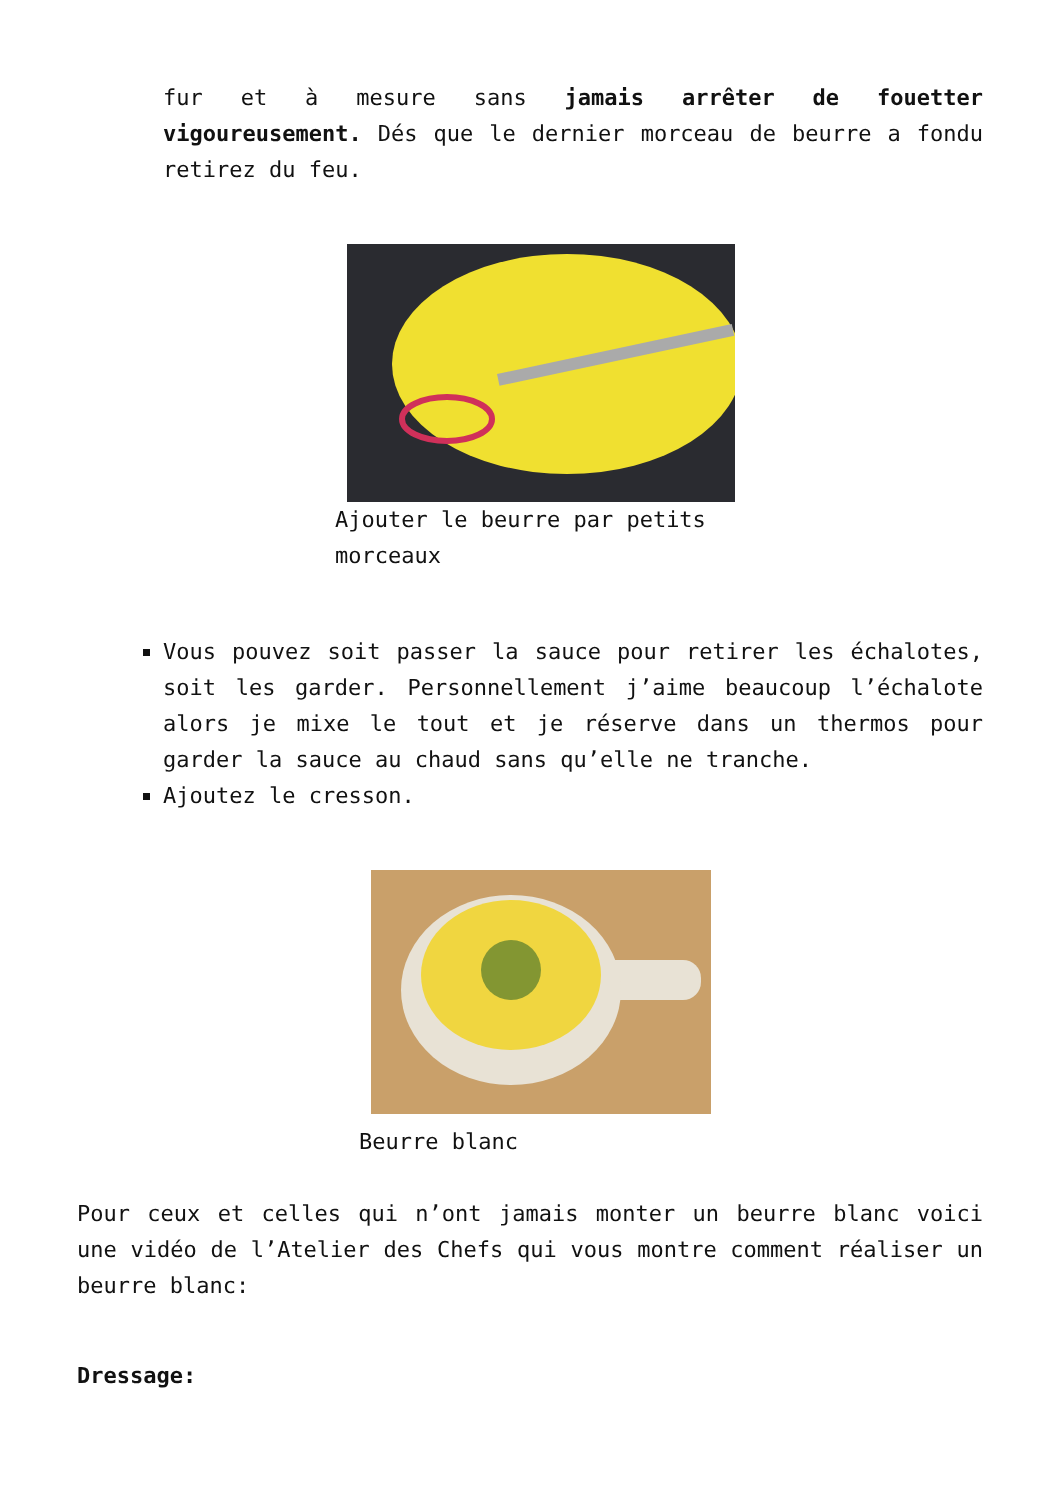fur et à mesure sans jamais arrêter de fouetter vigoureusement. Dés que le dernier morceau de beurre a fondu retirez du feu.
Ajouter le beurre par petits
morceaux
Vous pouvez soit passer la sauce pour retirer les échalotes, soit les garder. Personnellement j’aime beaucoup l’échalote alors je mixe le tout et je réserve dans un thermos pour garder la sauce au chaud sans qu’elle ne tranche.
Ajoutez le cresson.
Beurre blanc
Pour ceux et celles qui n’ont jamais monter un beurre blanc voici une vidéo de l’Atelier des Chefs qui vous montre comment réaliser un beurre blanc:
Dressage: